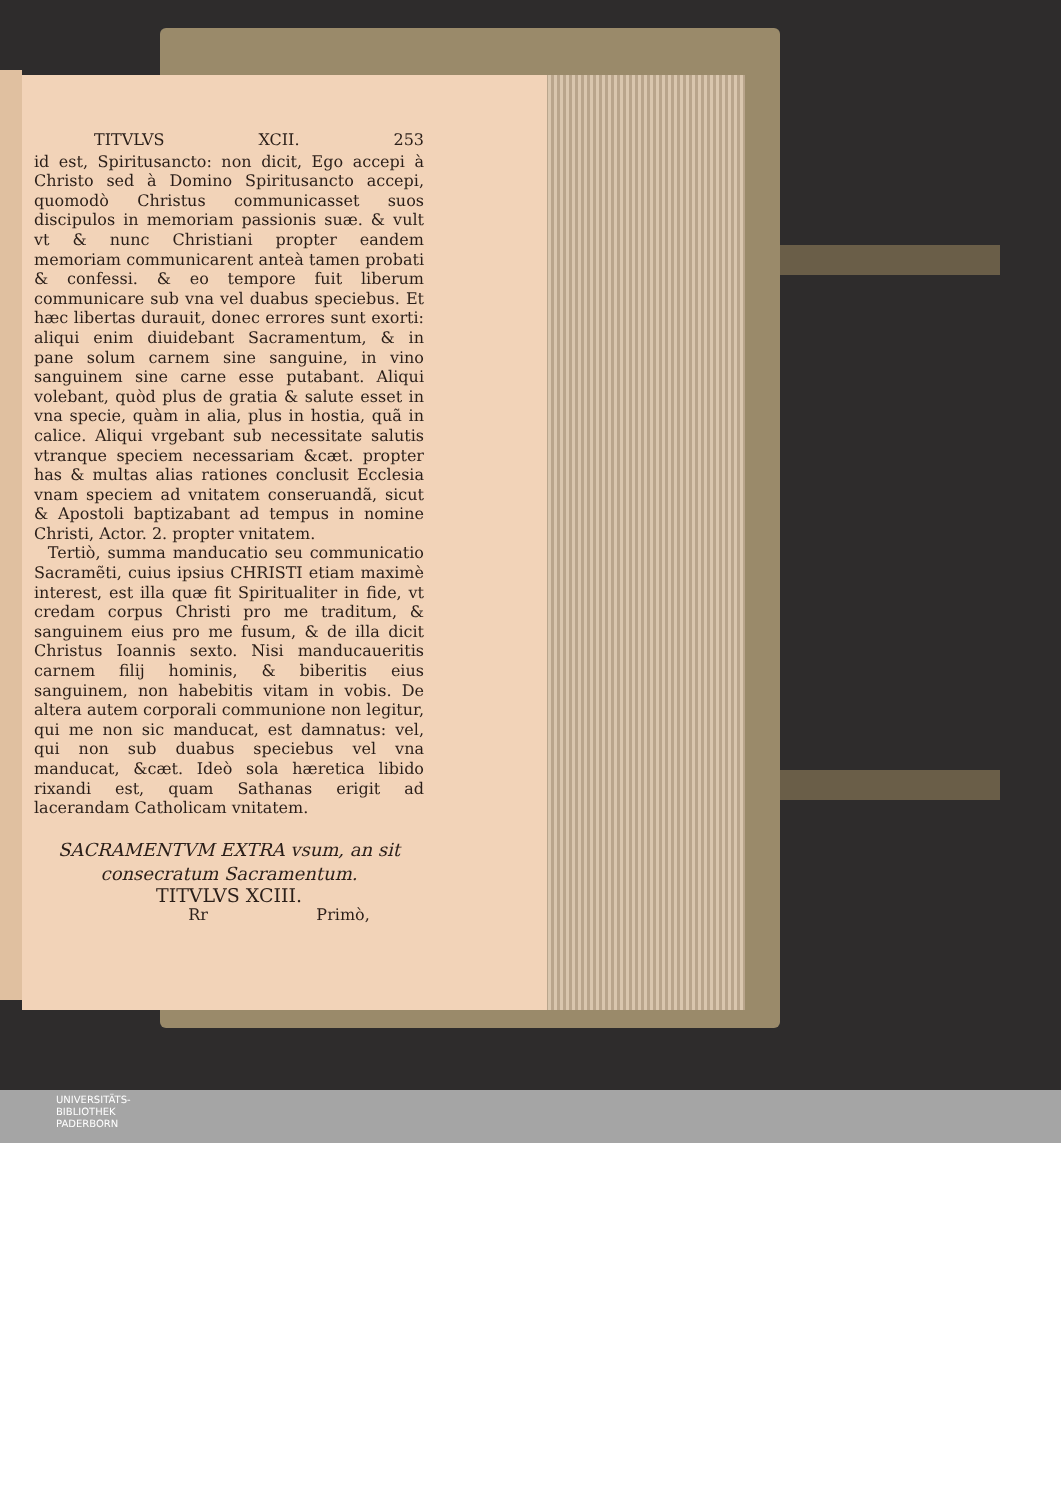TITVLVS XCII. 253
id est, Spiritusancto: non dicit, Ego accepi à Christo sed à Domino Spiritusancto accepi, quomodò Christus communicasset suos discipulos in memoriam passionis suæ. & vult vt & nunc Christiani propter eandem memoriam communicarent anteà tamen probati & confessi. & eo tempore fuit liberum communicare sub vna vel duabus speciebus. Et hæc libertas durauit, donec errores sunt exorti: aliqui enim diuidebant Sacramentum, & in pane solum carnem sine sanguine, in vino sanguinem sine carne esse putabant. Aliqui volebant, quòd plus de gratia & salute esset in vna specie, quàm in alia, plus in hostia, quã in calice. Aliqui vrgebant sub necessitate salutis vtranque speciem necessariam &cæt. propter has & multas alias rationes conclusit Ecclesia vnam speciem ad vnitatem conseruandã, sicut & Apostoli baptizabant ad tempus in nomine Christi, Actor. 2. propter vnitatem.
Tertiò, summa manducatio seu communicatio Sacramẽti, cuius ipsius CHRISTI etiam maximè interest, est illa quæ fit Spiritualiter in fide, vt credam corpus Christi pro me traditum, & sanguinem eius pro me fusum, & de illa dicit Christus Ioannis sexto. Nisi manducaueritis carnem filij hominis, & biberitis eius sanguinem, non habebitis vitam in vobis. De altera autem corporali communione non legitur, qui me non sic manducat, est damnatus: vel, qui non sub duabus speciebus vel vna manducat, &cæt. Ideò sola hæretica libido rixandi est, quam Sathanas erigit ad lacerandam Catholicam vnitatem.
SACRAMENTVM EXTRA vsum, an sit consecratum Sacramentum.
TITVLVS XCIII.
Rr Primò,
UNIVERSITÄTS-
BIBLIOTHEK
PADERBORN